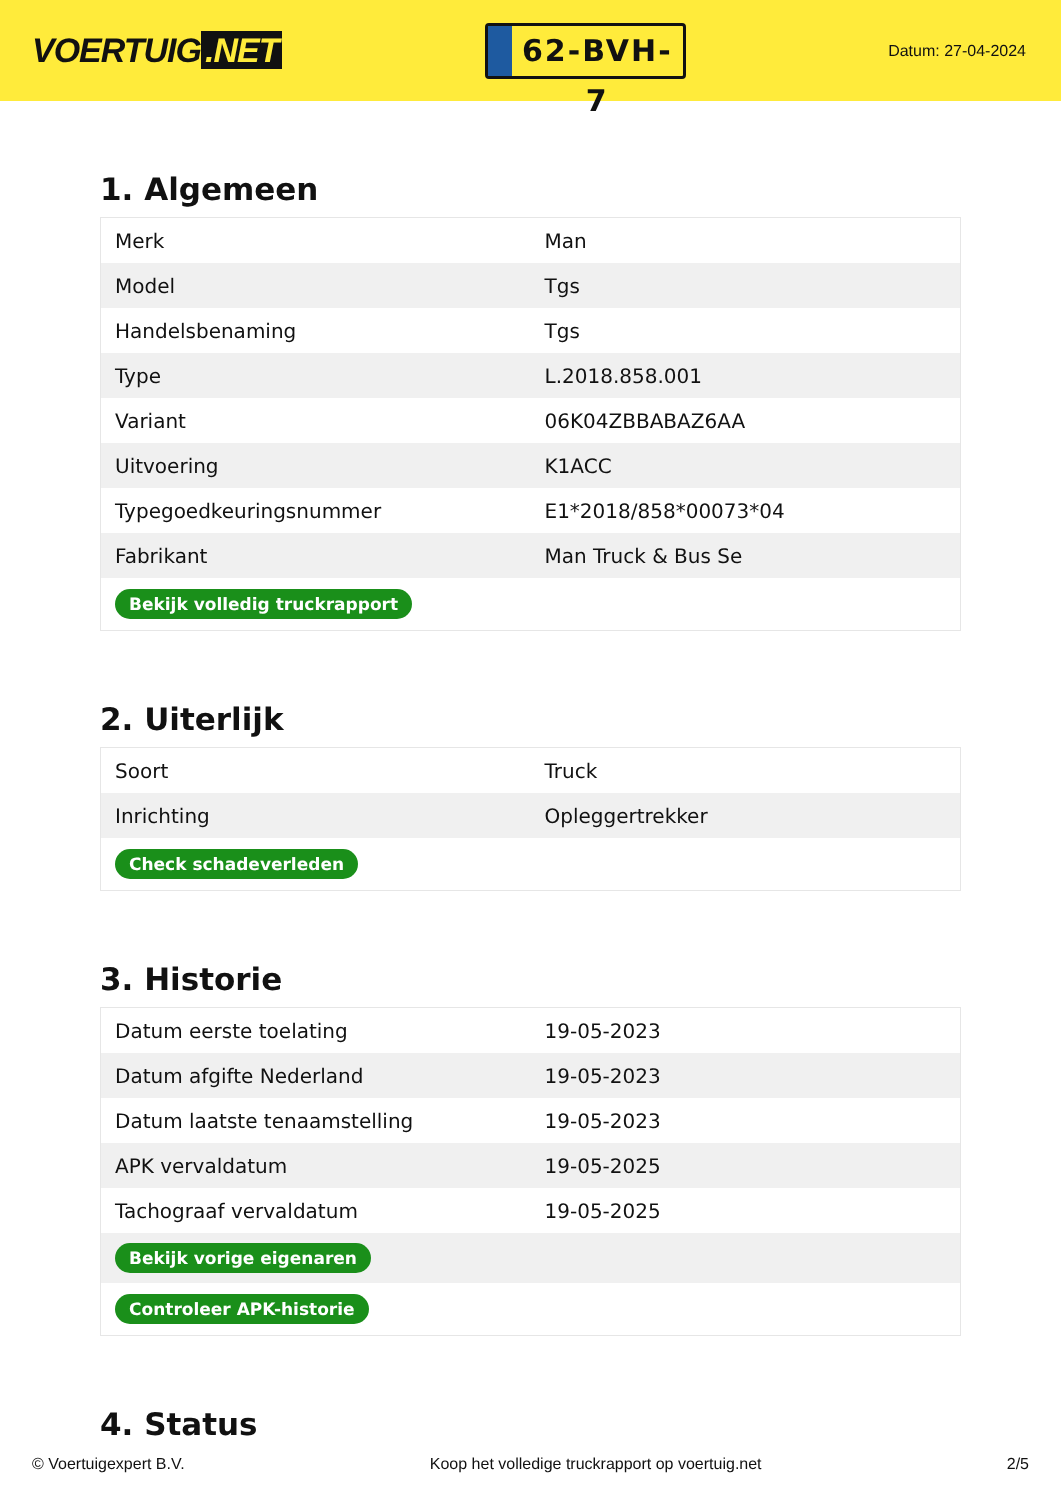VOERTUIG.NET
62-BVH-7
Datum: 27-04-2024
1. Algemeen
| Merk | Man |
| Model | Tgs |
| Handelsbenaming | Tgs |
| Type | L.2018.858.001 |
| Variant | 06K04ZBBABAZ6AA |
| Uitvoering | K1ACC |
| Typegoedkeuringsnummer | E1*2018/858*00073*04 |
| Fabrikant | Man Truck & Bus Se |
| Bekijk volledig truckrapport | |
2. Uiterlijk
| Soort | Truck |
| Inrichting | Opleggertrekker |
| Check schadeverleden | |
3. Historie
| Datum eerste toelating | 19-05-2023 |
| Datum afgifte Nederland | 19-05-2023 |
| Datum laatste tenaamstelling | 19-05-2023 |
| APK vervaldatum | 19-05-2025 |
| Tachograaf vervaldatum | 19-05-2025 |
| Bekijk vorige eigenaren | |
| Controleer APK-historie | |
4. Status
© Voertuigexpert B.V. Koop het volledige truckrapport op voertuig.net 2/5